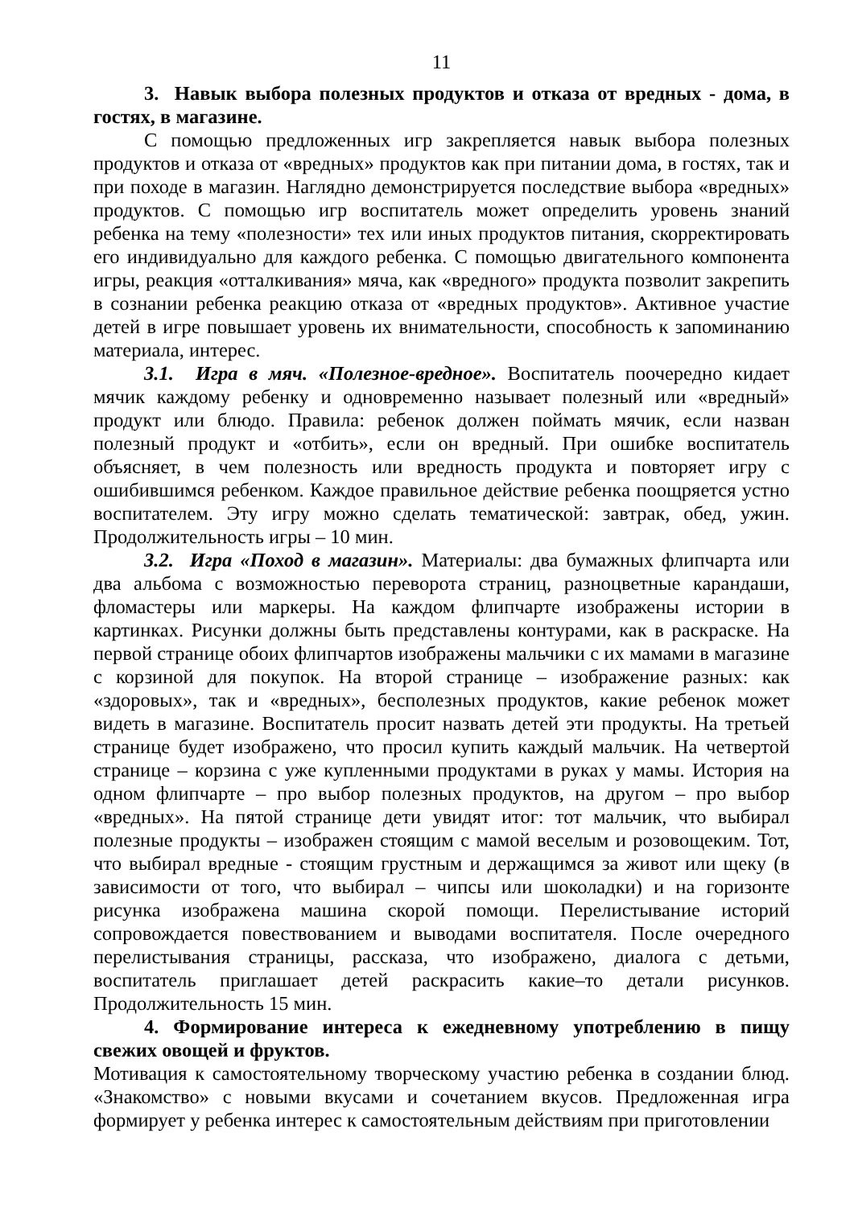11
3. Навык выбора полезных продуктов и отказа от вредных - дома, в гостях, в магазине.
С помощью предложенных игр закрепляется навык выбора полезных продуктов и отказа от «вредных» продуктов как при питании дома, в гостях, так и при походе в магазин. Наглядно демонстрируется последствие выбора «вредных» продуктов. С помощью игр воспитатель может определить уровень знаний ребенка на тему «полезности» тех или иных продуктов питания, скорректировать его индивидуально для каждого ребенка. С помощью двигательного компонента игры, реакция «отталкивания» мяча, как «вредного» продукта позволит закрепить в сознании ребенка реакцию отказа от «вредных продуктов». Активное участие детей в игре повышает уровень их внимательности, способность к запоминанию материала, интерес.
3.1. Игра в мяч. «Полезное-вредное». Воспитатель поочередно кидает мячик каждому ребенку и одновременно называет полезный или «вредный» продукт или блюдо. Правила: ребенок должен поймать мячик, если назван полезный продукт и «отбить», если он вредный. При ошибке воспитатель объясняет, в чем полезность или вредность продукта и повторяет игру с ошибившимся ребенком. Каждое правильное действие ребенка поощряется устно воспитателем. Эту игру можно сделать тематической: завтрак, обед, ужин. Продолжительность игры – 10 мин.
3.2. Игра «Поход в магазин». Материалы: два бумажных флипчарта или два альбома с возможностью переворота страниц, разноцветные карандаши, фломастеры или маркеры. На каждом флипчарте изображены истории в картинках. Рисунки должны быть представлены контурами, как в раскраске. На первой странице обоих флипчартов изображены мальчики с их мамами в магазине с корзиной для покупок. На второй странице – изображение разных: как «здоровых», так и «вредных», бесполезных продуктов, какие ребенок может видеть в магазине. Воспитатель просит назвать детей эти продукты. На третьей странице будет изображено, что просил купить каждый мальчик. На четвертой странице – корзина с уже купленными продуктами в руках у мамы. История на одном флипчарте – про выбор полезных продуктов, на другом – про выбор «вредных». На пятой странице дети увидят итог: тот мальчик, что выбирал полезные продукты – изображен стоящим с мамой веселым и розовощеким. Тот, что выбирал вредные - стоящим грустным и держащимся за живот или щеку (в зависимости от того, что выбирал – чипсы или шоколадки) и на горизонте рисунка изображена машина скорой помощи. Перелистывание историй сопровождается повествованием и выводами воспитателя. После очередного перелистывания страницы, рассказа, что изображено, диалога с детьми, воспитатель приглашает детей раскрасить какие–то детали рисунков. Продолжительность 15 мин.
4. Формирование интереса к ежедневному употреблению в пищу свежих овощей и фруктов.
Мотивация к самостоятельному творческому участию ребенка в создании блюд. «Знакомство» с новыми вкусами и сочетанием вкусов. Предложенная игра формирует у ребенка интерес к самостоятельным действиям при приготовлении